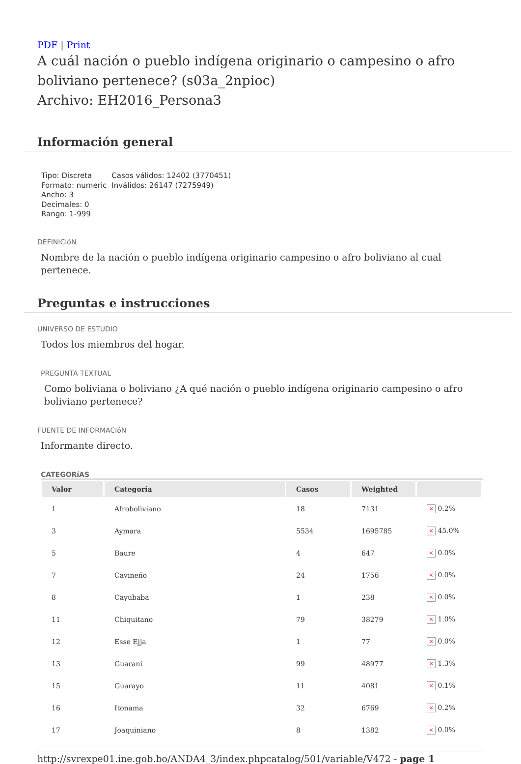PDF | Print
A cuál nación o pueblo indígena originario o campesino o afro boliviano pertenece? (s03a_2npioc)
Archivo: EH2016_Persona3
Información general
Tipo: Discreta
Formato: numeric
Ancho: 3
Decimales: 0
Rango: 1-999
Casos válidos: 12402 (3770451)
Inválidos: 26147 (7275949)
DEFINICIóN
Nombre de la nación o pueblo indígena originario campesino o afro boliviano al cual pertenece.
Preguntas e instrucciones
UNIVERSO DE ESTUDIO
Todos los miembros del hogar.
PREGUNTA TEXTUAL
Como boliviana o boliviano ¿A qué nación o pueblo indígena originario campesino o afro boliviano pertenece?
FUENTE DE INFORMACIóN
Informante directo.
CATEGORíAS
| Valor | Categoría | Casos | Weighted | |
| --- | --- | --- | --- | --- |
| 1 | Afroboliviano | 18 | 7131 | × 0.2% |
| 3 | Aymara | 5534 | 1695785 | × 45.0% |
| 5 | Baure | 4 | 647 | × 0.0% |
| 7 | Cavineño | 24 | 1756 | × 0.0% |
| 8 | Cayubaba | 1 | 238 | × 0.0% |
| 11 | Chiquitano | 79 | 38279 | × 1.0% |
| 12 | Esse Ejja | 1 | 77 | × 0.0% |
| 13 | Guaraní | 99 | 48977 | × 1.3% |
| 15 | Guarayo | 11 | 4081 | × 0.1% |
| 16 | Itonama | 32 | 6769 | × 0.2% |
| 17 | Joaquiniano | 8 | 1382 | × 0.0% |
http://svrexpe01.ine.gob.bo/ANDA4_3/index.phpcatalog/501/variable/V472 - page 1